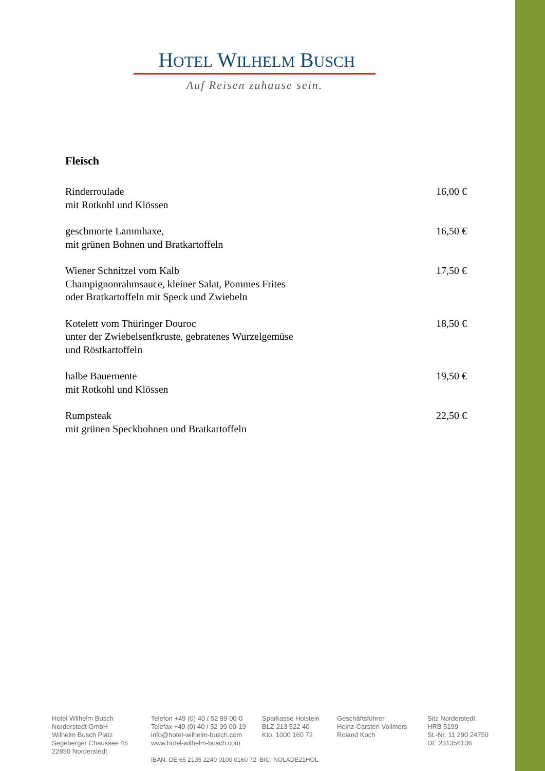HOTEL WILHELM BUSCH
Auf Reisen zuhause sein.
Fleisch
Rinderroulade
mit Rotkohl und Klössen
16,00 €
geschmorte Lammhaxe,
mit grünen Bohnen und Bratkartoffeln
16,50 €
Wiener Schnitzel vom Kalb
Champignonrahmsauce, kleiner Salat, Pommes Frites
oder Bratkartoffeln mit Speck und Zwiebeln
17,50 €
Kotelett vom Thüringer Douroc
unter der Zwiebelsenfkruste, gebratenes Wurzelgemüse
und Röstkartoffeln
18,50 €
halbe Bauernente
mit Rotkohl und Klössen
19,50 €
Rumpsteak
mit grünen Speckbohnen und Bratkartoffeln
22,50 €
Hotel Wilhelm Busch
Norderstedt GmbH
Wilhelm Busch Platz
Segeberger Chaussee 45
22850 Norderstedt
Telefon +49 (0) 40 / 52 99 00-0
Telefax +49 (0) 40 / 52 99 00-19
info@hotel-wilhelm-busch.com
www.hotel-wilhelm-busch.com
Sparkasse Holstein
BLZ 213 522 40
Kto. 1000 160 72
Geschäftsführer
Heinz-Carsten Vollmers
Roland Koch
Sitz Norderstedt
HRB 5199
St.-Nr. 11 290 24750
DE 231356136
IBAN: DE 65 2135 2240 0100 0160 72 BIC: NOLADE21HOL